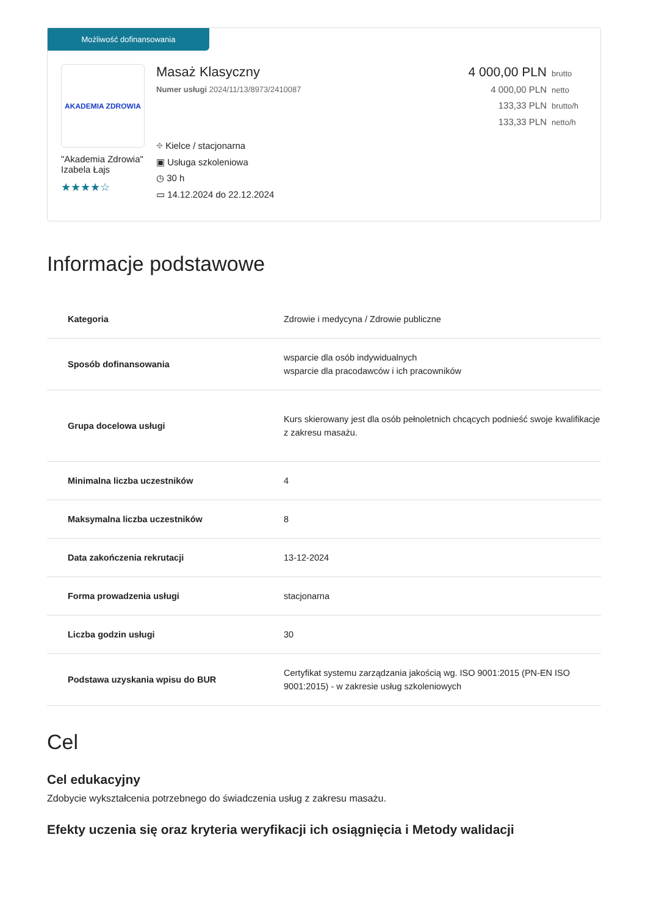Możliwość dofinansowania
AKADEMIA ZDROWIA
"Akademia Zdrowia" Izabela Łajs
★★★★☆
Masaż Klasyczny
Numer usługi 2024/11/13/8973/2410087
⌖ Kielce / stacjonarna
▣ Usługa szkoleniowa
◷ 30 h
▭ 14.12.2024 do 22.12.2024
4 000,00 PLN brutto
4 000,00 PLN netto
133,33 PLN brutto/h
133,33 PLN netto/h
Informacje podstawowe
| Kategoria | Zdrowie i medycyna / Zdrowie publiczne |
| Sposób dofinansowania | wsparcie dla osób indywidualnych wsparcie dla pracodawców i ich pracowników |
| Grupa docelowa usługi | Kurs skierowany jest dla osób pełnoletnich chcących podnieść swoje kwalifikacje z zakresu masażu. |
| Minimalna liczba uczestników | 4 |
| Maksymalna liczba uczestników | 8 |
| Data zakończenia rekrutacji | 13-12-2024 |
| Forma prowadzenia usługi | stacjonarna |
| Liczba godzin usługi | 30 |
| Podstawa uzyskania wpisu do BUR | Certyfikat systemu zarządzania jakością wg. ISO 9001:2015 (PN-EN ISO 9001:2015) - w zakresie usług szkoleniowych |
Cel
Cel edukacyjny
Zdobycie wykształcenia potrzebnego do świadczenia usług z zakresu masażu.
Efekty uczenia się oraz kryteria weryfikacji ich osiągnięcia i Metody walidacji